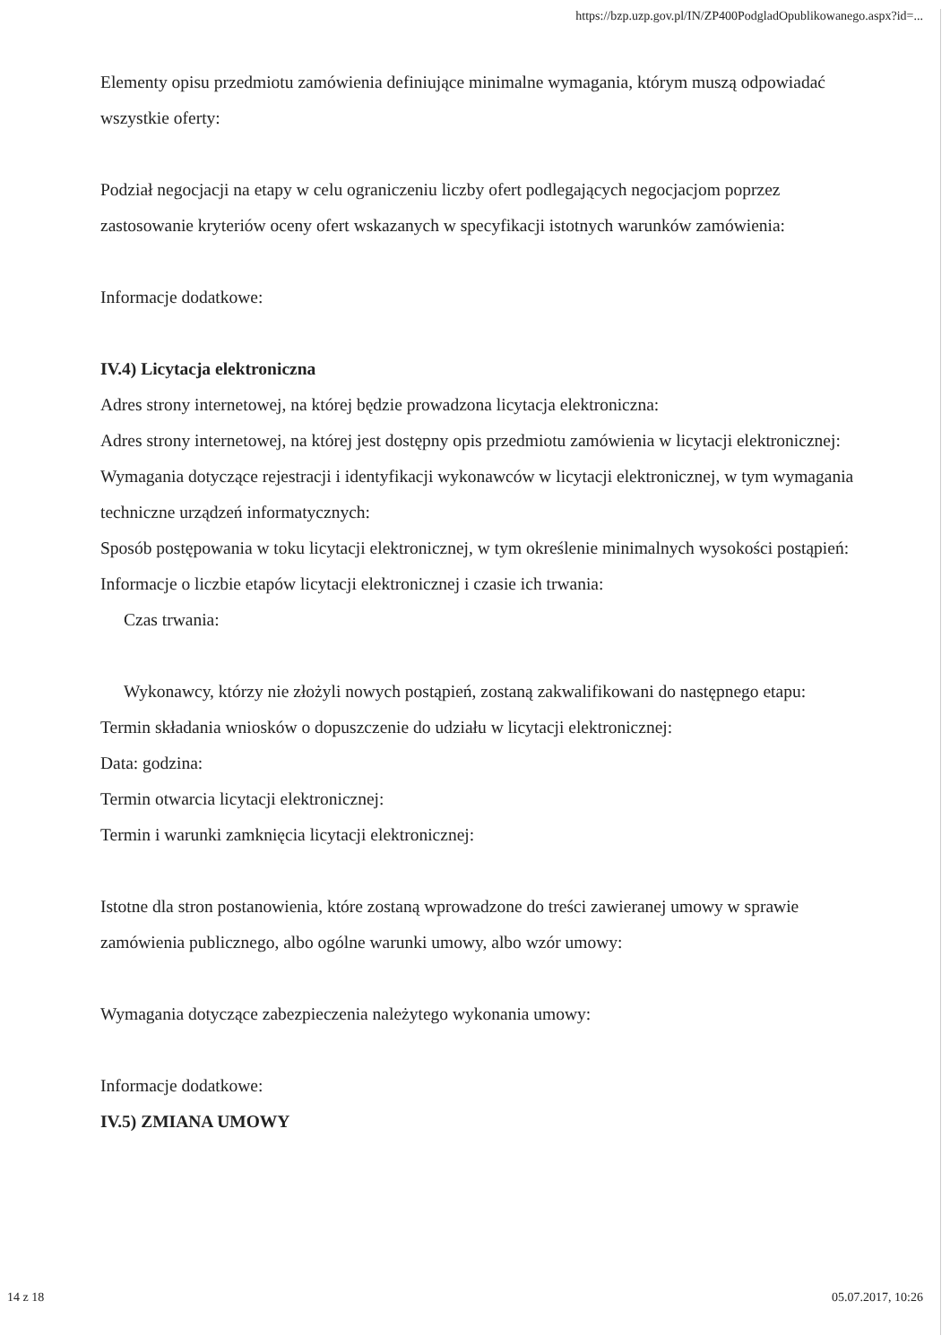https://bzp.uzp.gov.pl/IN/ZP400PodgladOpublikowanego.aspx?id=...
Elementy opisu przedmiotu zamówienia definiujące minimalne wymagania, którym muszą odpowiadać wszystkie oferty:
Podział negocjacji na etapy w celu ograniczeniu liczby ofert podlegających negocjacjom poprzez zastosowanie kryteriów oceny ofert wskazanych w specyfikacji istotnych warunków zamówienia:
Informacje dodatkowe:
IV.4) Licytacja elektroniczna
Adres strony internetowej, na której będzie prowadzona licytacja elektroniczna:
Adres strony internetowej, na której jest dostępny opis przedmiotu zamówienia w licytacji elektronicznej:
Wymagania dotyczące rejestracji i identyfikacji wykonawców w licytacji elektronicznej, w tym wymagania techniczne urządzeń informatycznych:
Sposób postępowania w toku licytacji elektronicznej, w tym określenie minimalnych wysokości postąpień:
Informacje o liczbie etapów licytacji elektronicznej i czasie ich trwania:
Czas trwania:
Wykonawcy, którzy nie złożyli nowych postąpień, zostaną zakwalifikowani do następnego etapu:
Termin składania wniosków o dopuszczenie do udziału w licytacji elektronicznej:
Data: godzina:
Termin otwarcia licytacji elektronicznej:
Termin i warunki zamknięcia licytacji elektronicznej:
Istotne dla stron postanowienia, które zostaną wprowadzone do treści zawieranej umowy w sprawie zamówienia publicznego, albo ogólne warunki umowy, albo wzór umowy:
Wymagania dotyczące zabezpieczenia należytego wykonania umowy:
Informacje dodatkowe:
IV.5) ZMIANA UMOWY
14 z 18 05.07.2017, 10:26